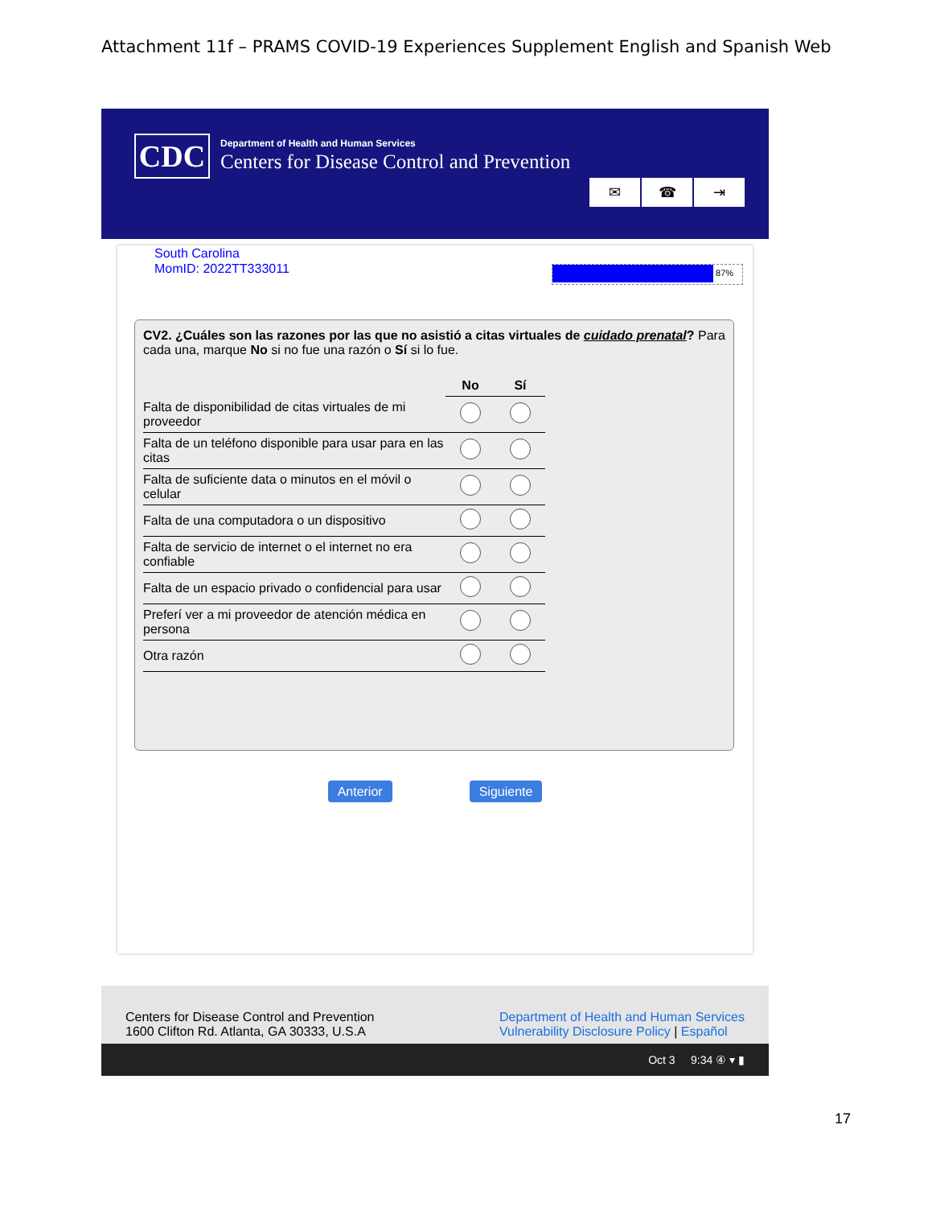Attachment 11f – PRAMS COVID-19 Experiences Supplement English and Spanish Web
CDC
Department of Health and Human Services
Centers for Disease Control and Prevention
✉ ☎ ⇥
South Carolina
MomID: 2022TT333011
87%
CV2. ¿Cuáles son las razones por las que no asistió a citas virtuales de cuidado prenatal? Para cada una, marque No si no fue una razón o Sí si lo fue.
| | No | Sí |
| --- | --- | --- |
| Falta de disponibilidad de citas virtuales de mi proveedor | | |
| Falta de un teléfono disponible para usar para en las citas | | |
| Falta de suficiente data o minutos en el móvil o celular | | |
| Falta de una computadora o un dispositivo | | |
| Falta de servicio de internet o el internet no era confiable | | |
| Falta de un espacio privado o confidencial para usar | | |
| Preferí ver a mi proveedor de atención médica en persona | | |
| Otra razón | | |
Anterior Siguiente
Centers for Disease Control and Prevention
1600 Clifton Rd. Atlanta, GA 30333, U.S.A
Department of Health and Human Services
Vulnerability Disclosure Policy | Español
Oct 3 9:34 ④ ▾ ▮
17